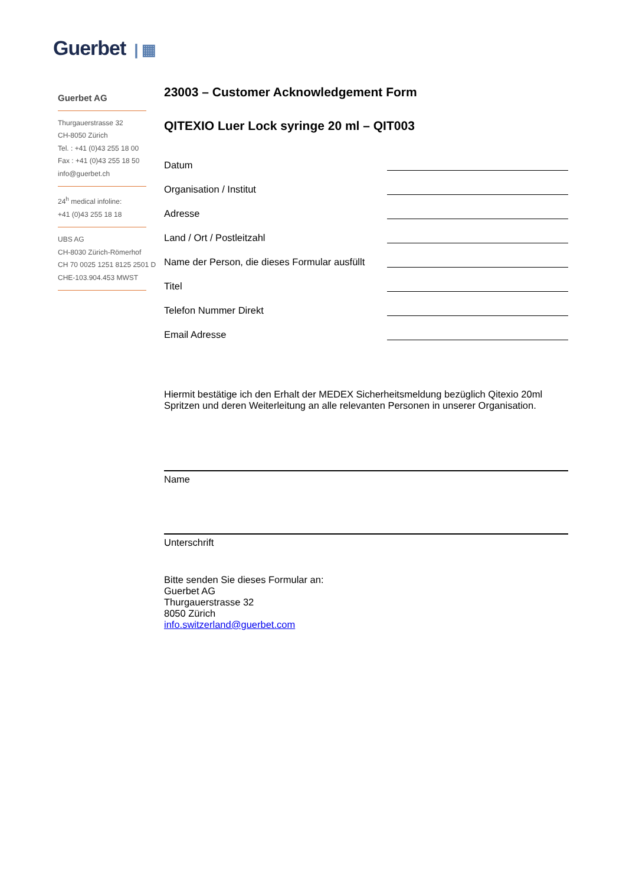Guerbet | ▦
Guerbet AG
Thurgauerstrasse 32
CH-8050 Zürich
Tel. : +41 (0)43 255 18 00
Fax : +41 (0)43 255 18 50
info@guerbet.ch
24<sup>h</sup> medical infoline:
+41 (0)43 255 18 18
UBS AG
CH-8030 Zürich-Römerhof
CH 70 0025 1251 8125 2501 D
CHE-103.904.453 MWST
23003 – Customer Acknowledgement Form
QITEXIO Luer Lock syringe 20 ml – QIT003
Datum
Organisation / Institut
Adresse
Land / Ort / Postleitzahl
Name der Person, die dieses Formular ausfüllt
Titel
Telefon Nummer Direkt
Email Adresse
Hiermit bestätige ich den Erhalt der MEDEX Sicherheitsmeldung bezüglich Qitexio 20ml Spritzen und deren Weiterleitung an alle relevanten Personen in unserer Organisation.
Name
Unterschrift
Bitte senden Sie dieses Formular an:
Guerbet AG
Thurgauerstrasse 32
8050 Zürich
info.switzerland@guerbet.com